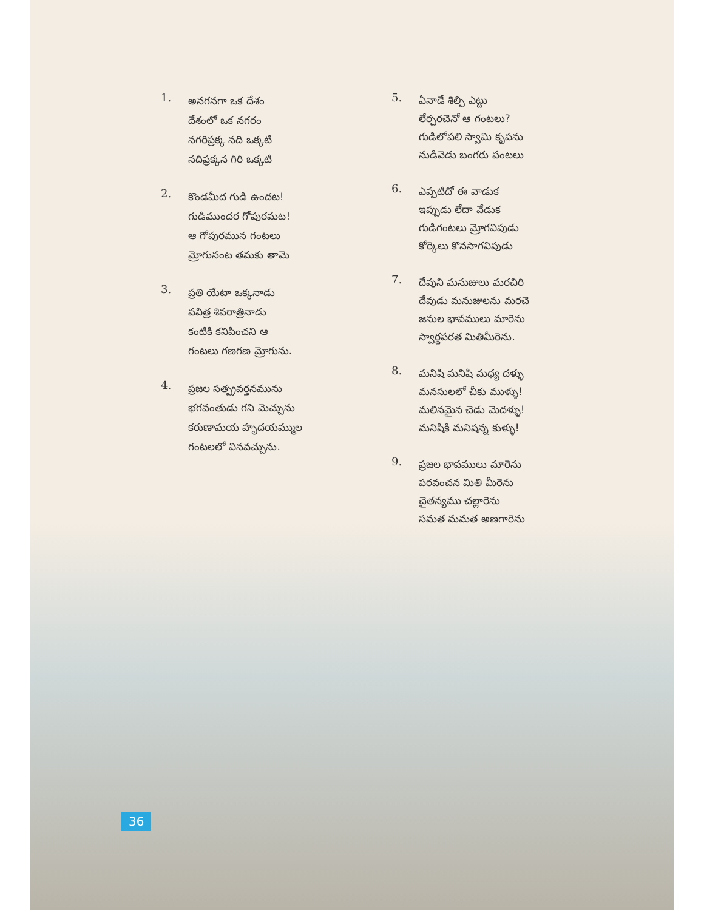1.
అనగనగా ఒక దేశం
దేశంలో ఒక నగరం
నగరిప్రక్క నది ఒక్కటి
నదిప్రక్కన గిరి ఒక్కటి
2.
కొండమీద గుడి ఉందట!
గుడిముందర గోపురమట!
ఆ గోపురమున గంటలు
మ్రోగునంట తమకు తామె
3.
ప్రతి యేటా ఒక్కనాడు
పవిత్ర శివరాత్రినాడు
కంటికి కనిపించని ఆ
గంటలు గణగణ మ్రోగును.
4.
ప్రజల సత్ప్రవర్తనమును
భగవంతుడు గని మెచ్చును
కరుణామయ హృదయమ్ముల
గంటలలో వినవచ్చును.
5.
ఏనాడే శిల్పి ఎట్టు
లేర్చరచెనో ఆ గంటలు?
గుడిలోపలి స్వామి కృపను
నుడివెడు బంగరు పంటలు
6.
ఎప్పటిదో ఈ వాడుక
ఇప్పుడు లేదా వేడుక
గుడిగంటలు మ్రోగవిపుడు
కోర్కెలు కొనసాగవిపుడు
7.
దేవుని మనుజులు మరచిరి
దేవుడు మనుజులను మరచె
జనుల భావములు మారెను
స్వార్థపరత మితిమీరెను.
8.
మనిషి మనిషి మధ్య దళ్ళు
మనసులలో చీకు ముళ్ళు!
మలినమైన చెడు మెదళ్ళు!
మనిషికి మనిషన్న కుళ్ళు!
9.
ప్రజల భావములు మారెను
పరవంచన మితి మీరెను
చైతన్యము చల్లారెను
సమత మమత అణగారెను
36